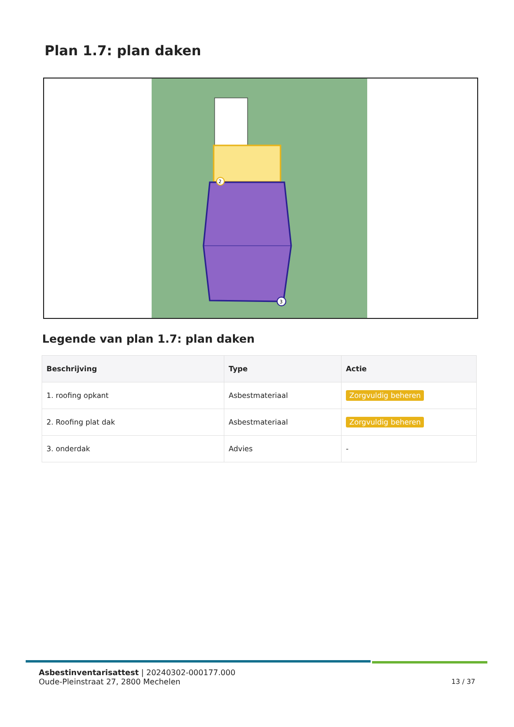Plan 1.7: plan daken
2
3
Legende van plan 1.7: plan daken
| Beschrijving | Type | Actie |
| --- | --- | --- |
| 1. roofing opkant | Asbestmateriaal | Zorgvuldig beheren |
| 2. Roofing plat dak | Asbestmateriaal | Zorgvuldig beheren |
| 3. onderdak | Advies | - |
Asbestinventarisattest | 20240302-000177.000
Oude-Pleinstraat 27, 2800 Mechelen
13 / 37